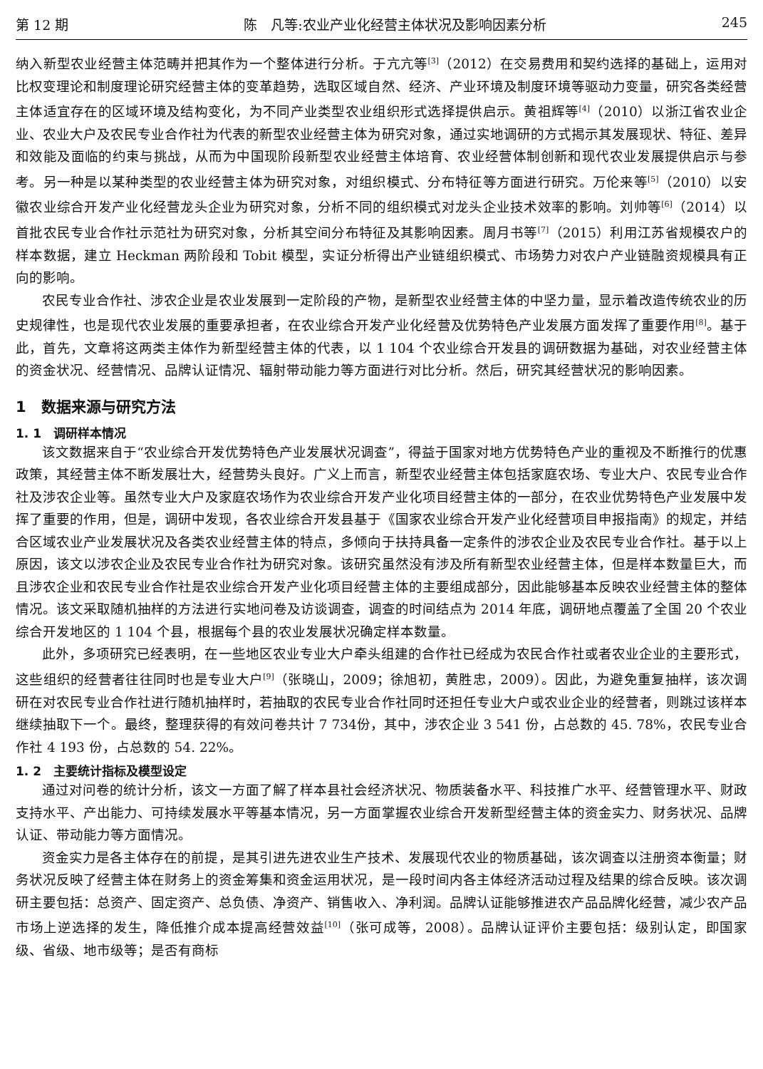第 12 期 陈　凡等:农业产业化经营主体状况及影响因素分析 245
纳入新型农业经营主体范畴并把其作为一个整体进行分析。于亢亢等<sup>[3]</sup>（2012）在交易费用和契约选择的基础上，运用对比权变理论和制度理论研究经营主体的变革趋势，选取区域自然、经济、产业环境及制度环境等驱动力变量，研究各类经营主体适宜存在的区域环境及结构变化，为不同产业类型农业组织形式选择提供启示。黄祖辉等<sup>[4]</sup>（2010）以浙江省农业企业、农业大户及农民专业合作社为代表的新型农业经营主体为研究对象，通过实地调研的方式揭示其发展现状、特征、差异和效能及面临的约束与挑战，从而为中国现阶段新型农业经营主体培育、农业经营体制创新和现代农业发展提供启示与参考。另一种是以某种类型的农业经营主体为研究对象，对组织模式、分布特征等方面进行研究。万伦来等<sup>[5]</sup>（2010）以安徽农业综合开发产业化经营龙头企业为研究对象，分析不同的组织模式对龙头企业技术效率的影响。刘帅等<sup>[6]</sup>（2014）以首批农民专业合作社示范社为研究对象，分析其空间分布特征及其影响因素。周月书等<sup>[7]</sup>（2015）利用江苏省规模农户的样本数据，建立 Heckman 两阶段和 Tobit 模型，实证分析得出产业链组织模式、市场势力对农户产业链融资规模具有正向的影响。
农民专业合作社、涉农企业是农业发展到一定阶段的产物，是新型农业经营主体的中坚力量，显示着改造传统农业的历史规律性，也是现代农业发展的重要承担者，在农业综合开发产业化经营及优势特色产业发展方面发挥了重要作用<sup>[8]</sup>。基于此，首先，文章将这两类主体作为新型经营主体的代表，以 1 104 个农业综合开发县的调研数据为基础，对农业经营主体的资金状况、经营情况、品牌认证情况、辐射带动能力等方面进行对比分析。然后，研究其经营状况的影响因素。
1　数据来源与研究方法
1. 1　调研样本情况
该文数据来自于“农业综合开发优势特色产业发展状况调查”，得益于国家对地方优势特色产业的重视及不断推行的优惠政策，其经营主体不断发展壮大，经营势头良好。广义上而言，新型农业经营主体包括家庭农场、专业大户、农民专业合作社及涉农企业等。虽然专业大户及家庭农场作为农业综合开发产业化项目经营主体的一部分，在农业优势特色产业发展中发挥了重要的作用，但是，调研中发现，各农业综合开发县基于《国家农业综合开发产业化经营项目申报指南》的规定，并结合区域农业产业发展状况及各类农业经营主体的特点，多倾向于扶持具备一定条件的涉农企业及农民专业合作社。基于以上原因，该文以涉农企业及农民专业合作社为研究对象。该研究虽然没有涉及所有新型农业经营主体，但是样本数量巨大，而且涉农企业和农民专业合作社是农业综合开发产业化项目经营主体的主要组成部分，因此能够基本反映农业经营主体的整体情况。该文采取随机抽样的方法进行实地问卷及访谈调查，调查的时间结点为 2014 年底，调研地点覆盖了全国 20 个农业综合开发地区的 1 104 个县，根据每个县的农业发展状况确定样本数量。
此外，多项研究已经表明，在一些地区农业专业大户牵头组建的合作社已经成为农民合作社或者农业企业的主要形式，这些组织的经营者往往同时也是专业大户<sup>[9]</sup>（张晓山，2009；徐旭初，黄胜忠，2009）。因此，为避免重复抽样，该次调研在对农民专业合作社进行随机抽样时，若抽取的农民专业合作社同时还担任专业大户或农业企业的经营者，则跳过该样本继续抽取下一个。最终，整理获得的有效问卷共计 7 734份，其中，涉农企业 3 541 份，占总数的 45. 78%，农民专业合作社 4 193 份，占总数的 54. 22%。
1. 2　主要统计指标及模型设定
通过对问卷的统计分析，该文一方面了解了样本县社会经济状况、物质装备水平、科技推广水平、经营管理水平、财政支持水平、产出能力、可持续发展水平等基本情况，另一方面掌握农业综合开发新型经营主体的资金实力、财务状况、品牌认证、带动能力等方面情况。
资金实力是各主体存在的前提，是其引进先进农业生产技术、发展现代农业的物质基础，该次调查以注册资本衡量；财务状况反映了经营主体在财务上的资金筹集和资金运用状况，是一段时间内各主体经济活动过程及结果的综合反映。该次调研主要包括：总资产、固定资产、总负债、净资产、销售收入、净利润。品牌认证能够推进农产品品牌化经营，减少农产品市场上逆选择的发生，降低推介成本提高经营效益<sup>[10]</sup>（张可成等，2008）。品牌认证评价主要包括：级别认定，即国家级、省级、地市级等；是否有商标